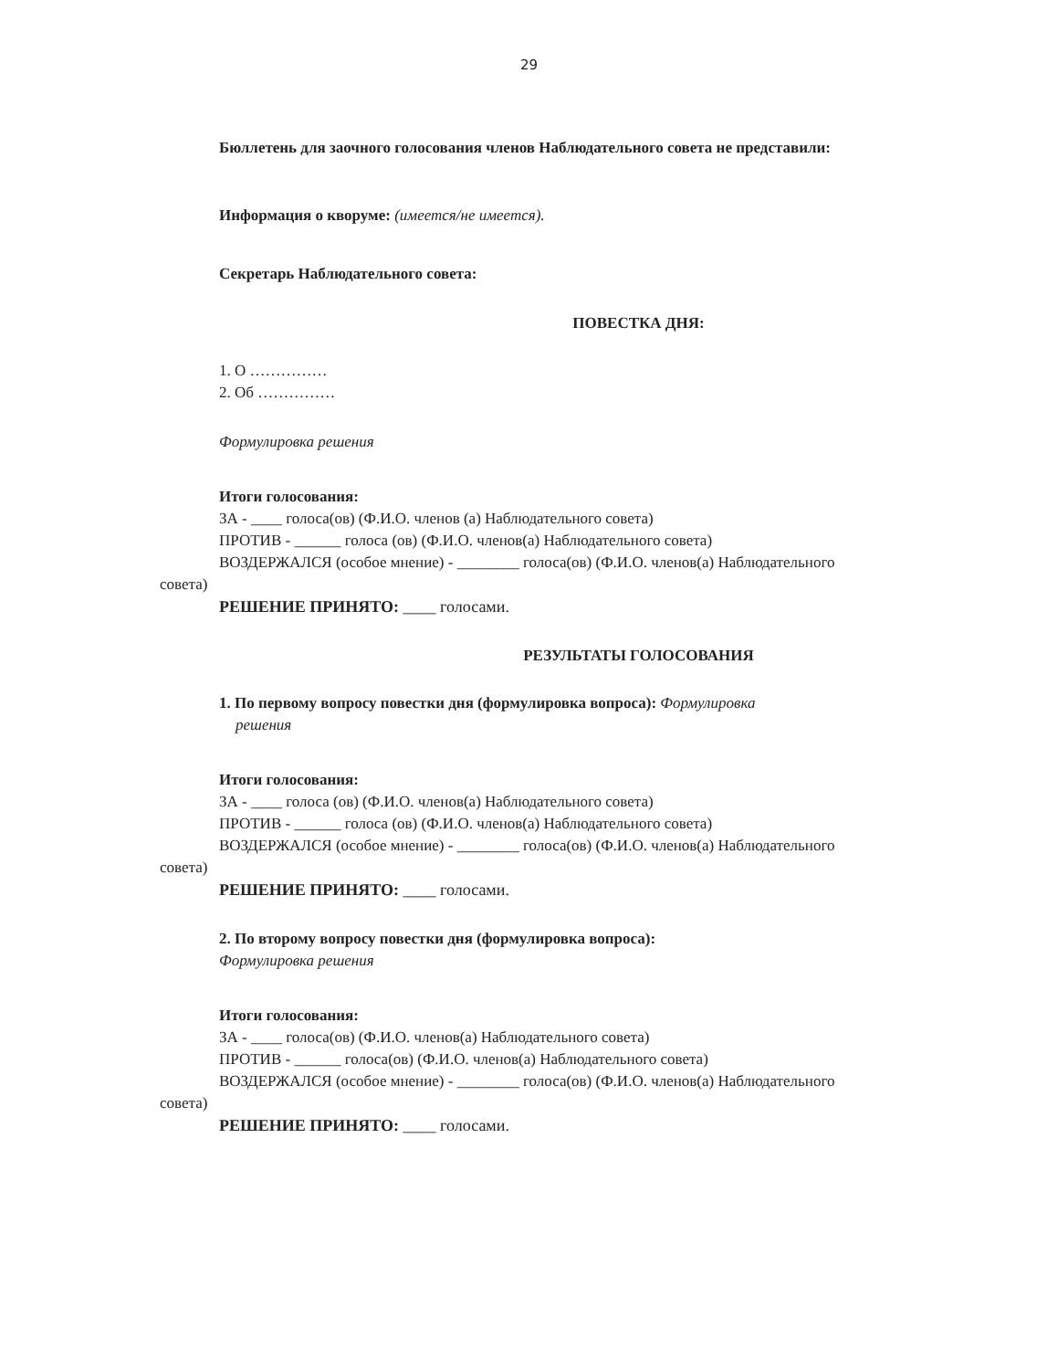29
Бюллетень для заочного голосования членов Наблюдательного совета не представили:
Информация о кворуме: (имеется/не имеется).
Секретарь Наблюдательного совета:
ПОВЕСТКА ДНЯ:
1. О ……………
2. Об ……………
Формулировка решения
Итоги голосования:
ЗА - ____ голоса(ов) (Ф.И.О. членов (а) Наблюдательного совета)
ПРОТИВ - ______ голоса (ов) (Ф.И.О. членов(а) Наблюдательного совета)
ВОЗДЕРЖАЛСЯ (особое мнение) - ________ голоса(ов) (Ф.И.О. членов(а) Наблюдательного
совета)
РЕШЕНИЕ ПРИНЯТО: ____ голосами.
РЕЗУЛЬТАТЫ ГОЛОСОВАНИЯ
1. По первому вопросу повестки дня (формулировка вопроса): Формулировка
решения
Итоги голосования:
ЗА - ____ голоса (ов) (Ф.И.О. членов(а) Наблюдательного совета)
ПРОТИВ - ______ голоса (ов) (Ф.И.О. членов(а) Наблюдательного совета)
ВОЗДЕРЖАЛСЯ (особое мнение) - ________ голоса(ов) (Ф.И.О. членов(а) Наблюдательного
совета)
РЕШЕНИЕ ПРИНЯТО: ____ голосами.
2. По второму вопросу повестки дня (формулировка вопроса):
Формулировка решения
Итоги голосования:
ЗА - ____ голоса(ов) (Ф.И.О. членов(а) Наблюдательного совета)
ПРОТИВ - ______ голоса(ов) (Ф.И.О. членов(а) Наблюдательного совета)
ВОЗДЕРЖАЛСЯ (особое мнение) - ________ голоса(ов) (Ф.И.О. членов(а) Наблюдательного
совета)
РЕШЕНИЕ ПРИНЯТО: ____ голосами.